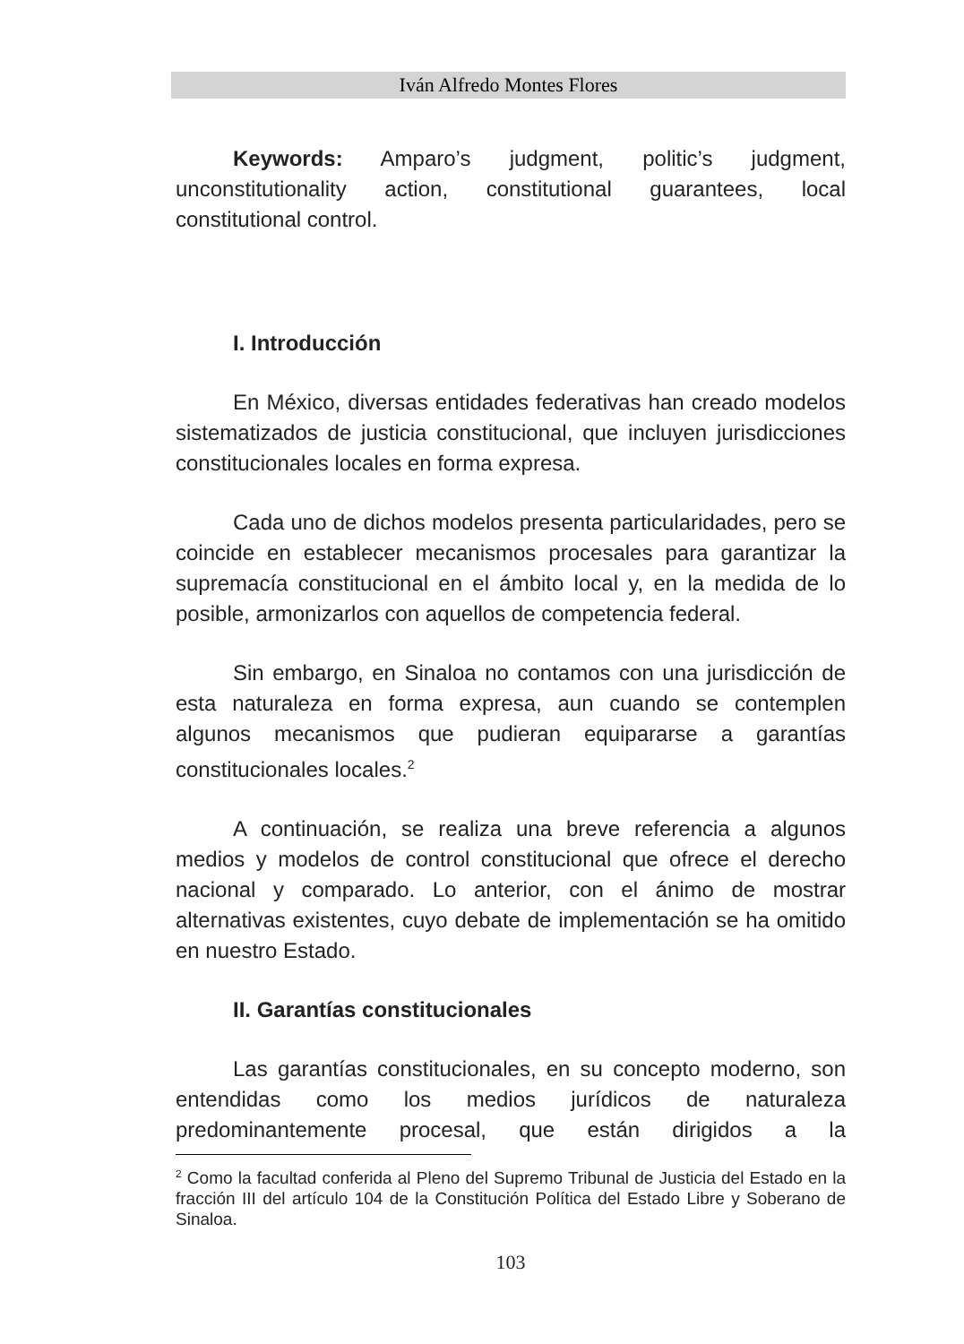Iván Alfredo Montes Flores
Keywords: Amparo’s judgment, politic’s judgment, unconstitutionality action, constitutional guarantees, local constitutional control.
I. Introducción
En México, diversas entidades federativas han creado modelos sistematizados de justicia constitucional, que incluyen jurisdicciones constitucionales locales en forma expresa.
Cada uno de dichos modelos presenta particularidades, pero se coincide en establecer mecanismos procesales para garantizar la supremacía constitucional en el ámbito local y, en la medida de lo posible, armonizarlos con aquellos de competencia federal.
Sin embargo, en Sinaloa no contamos con una jurisdicción de esta naturaleza en forma expresa, aun cuando se contemplen algunos mecanismos que pudieran equipararse a garantías constitucionales locales.<sup>2</sup>
A continuación, se realiza una breve referencia a algunos medios y modelos de control constitucional que ofrece el derecho nacional y comparado. Lo anterior, con el ánimo de mostrar alternativas existentes, cuyo debate de implementación se ha omitido en nuestro Estado.
II. Garantías constitucionales
Las garantías constitucionales, en su concepto moderno, son entendidas como los medios jurídicos de naturaleza predominantemente procesal, que están dirigidos a la
<sup>2</sup> Como la facultad conferida al Pleno del Supremo Tribunal de Justicia del Estado en la fracción III del artículo 104 de la Constitución Política del Estado Libre y Soberano de Sinaloa.
103